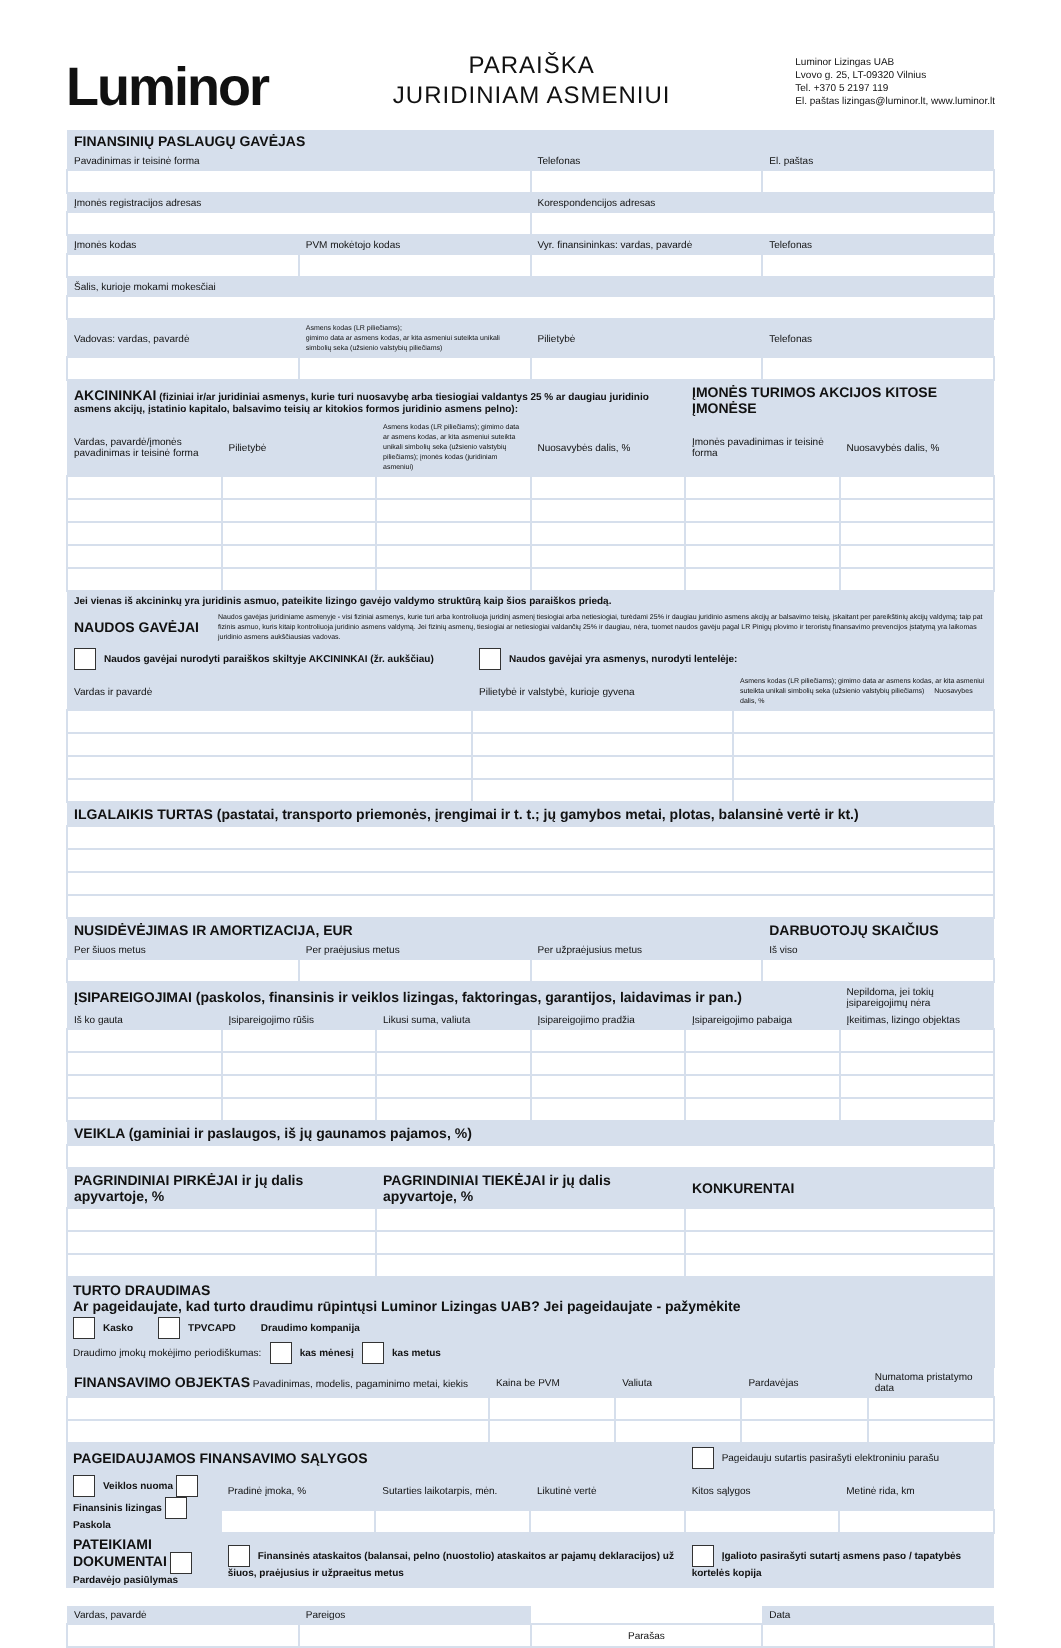Luminor
PARAIŠKA
JURIDINIAM ASMENIUI
Luminor Lizingas UAB
Lvovo g. 25, LT-09320 Vilnius
Tel. +370 5 2197 119
El. paštas lizingas@luminor.lt, www.luminor.lt
| FINANSINIŲ PASLAUGŲ GAVĖJAS | | |
| Pavadinimas ir teisinė forma | Telefonas | El. paštas |
| Įmonės registracijos adresas | Korespondencijos adresas | |
| Įmonės kodas | PVM mokėtojo kodas | Vyr. finansininkas: vardas, pavardė | Telefonas |
| Šalis, kurioje mokami mokesčiai | | | |
| Vadovas: vardas, pavardė | Asmens kodas (LR piliečiams); gimimo data ar asmens kodas, ar kita asmeniui suteikta unikali simbolių seka (užsienio valstybių piliečiams) | Pilietybė | Telefonas |
| AKCININKAI (fiziniai ir/ar juridiniai asmenys, kurie turi nuosavybę arba tiesiogiai valdantys 25 % ar daugiau juridinio asmens akcijų, įstatinio kapitalo, balsavimo teisių ar kitokios formos juridinio asmens pelno): | | | | ĮMONĖS TURIMOS AKCIJOS KITOSE ĮMONĖSE | |
| Vardas, pavardė/įmonės pavadinimas ir teisinė forma | Pilietybė | Asmens kodas (LR piliečiams); gimimo data ar asmens kodas, ar kita asmeniui suteikta unikali simbolių seka (užsienio valstybių piliečiams); įmonės kodas (juridiniam asmeniui) | Nuosavybės dalis, % | Įmonės pavadinimas ir teisinė forma | Nuosavybės dalis, % |
| Jei vienas iš akcininkų yra juridinis asmuo, pateikite lizingo gavėjo valdymo struktūrą kaip šios paraiškos priedą. | | | | | |
| NAUDOS GAVĖJAI | Naudos gavėjas juridiniame asmenyje - visi fiziniai asmenys, kurie turi arba kontroliuoja juridinį asmenį tiesiogiai arba netiesiogiai, turėdami 25% ir daugiau juridinio asmens akcijų ar balsavimo teisių, įskaitant per pareikštinių akcijų valdymą; taip pat fizinis asmuo, kuris kitaip kontroliuoja juridinio asmens valdymą. Jei fizinių asmenų, tiesiogiai ar netiesiogiai valdančių 25% ir daugiau, nėra, tuomet naudos gavėju pagal LR Pinigų plovimo ir teroristų finansavimo prevencijos įstatymą yra laikomas juridinio asmens aukščiausias vadovas. | | |
| Naudos gavėjai nurodyti paraiškos skiltyje AKCININKAI (žr. aukščiau) | | Naudos gavėjai yra asmenys, nurodyti lentelėje: | |
| Vardas ir pavardė | | Pilietybė ir valstybė, kurioje gyvena | Asmens kodas (LR piliečiams); gimimo data ar asmens kodas, ar kita asmeniui suteikta unikali simbolių seka (užsienio valstybių piliečiams) Nuosavybes dalis, % |
| ILGALAIKIS TURTAS (pastatai, transporto priemonės, įrengimai ir t. t.; jų gamybos metai, plotas, balansinė vertė ir kt.) | | | |
| NUSIDĖVĖJIMAS IR AMORTIZACIJA, EUR | | | DARBUOTOJŲ SKAIČIUS |
| Per šiuos metus | Per praėjusius metus | Per užpraėjusius metus | Iš viso |
| ĮSIPAREIGOJIMAI (paskolos, finansinis ir veiklos lizingas, faktoringas, garantijos, laidavimas ir pan.) | | | | | Nepildoma, jei tokių įsipareigojimų nėra |
| Iš ko gauta | Įsipareigojimo rūšis | Likusi suma, valiuta | Įsipareigojimo pradžia | Įsipareigojimo pabaiga | Įkeitimas, lizingo objektas |
| VEIKLA (gaminiai ir paslaugos, iš jų gaunamos pajamos, %) | | | | | |
| PAGRINDINIAI PIRKĖJAI ir jų dalis apyvartoje, % | PAGRINDINIAI TIEKĖJAI ir jų dalis apyvartoje, % | KONKURENTAI |
TURTO DRAUDIMAS
Ar pageidaujate, kad turto draudimu rūpintųsi Luminor Lizingas UAB? Jei pageidaujate - pažymėkite
Kasko TPVCAPD Draudimo kompanija
Draudimo įmokų mokėjimo periodiškumas: kas mėnesį kas metus
| FINANSAVIMO OBJEKTAS Pavadinimas, modelis, pagaminimo metai, kiekis | Kaina be PVM | Valiuta | Pardavėjas | Numatoma pristatymo data |
| PAGEIDAUJAMOS FINANSAVIMO SĄLYGOS | | | | Pageidauju sutartis pasirašyti elektroniniu parašu | |
| Veiklos nuoma Finansinis lizingas Paskola | Pradinė įmoka, % | Sutarties laikotarpis, mėn. | Likutinė vertė | Kitos sąlygos | Metinė rida, km |
| PATEIKIAMI DOKUMENTAI Pardavėjo pasiūlymas | Finansinės ataskaitos (balansai, pelno (nuostolio) ataskaitos ar pajamų deklaracijos) už šiuos, praėjusius ir užpraeitus metus | | | Įgalioto pasirašyti sutartį asmens paso / tapatybės kortelės kopija | |
| Vardas, pavardė | Pareigos | | Data |
| | | Parašas | |